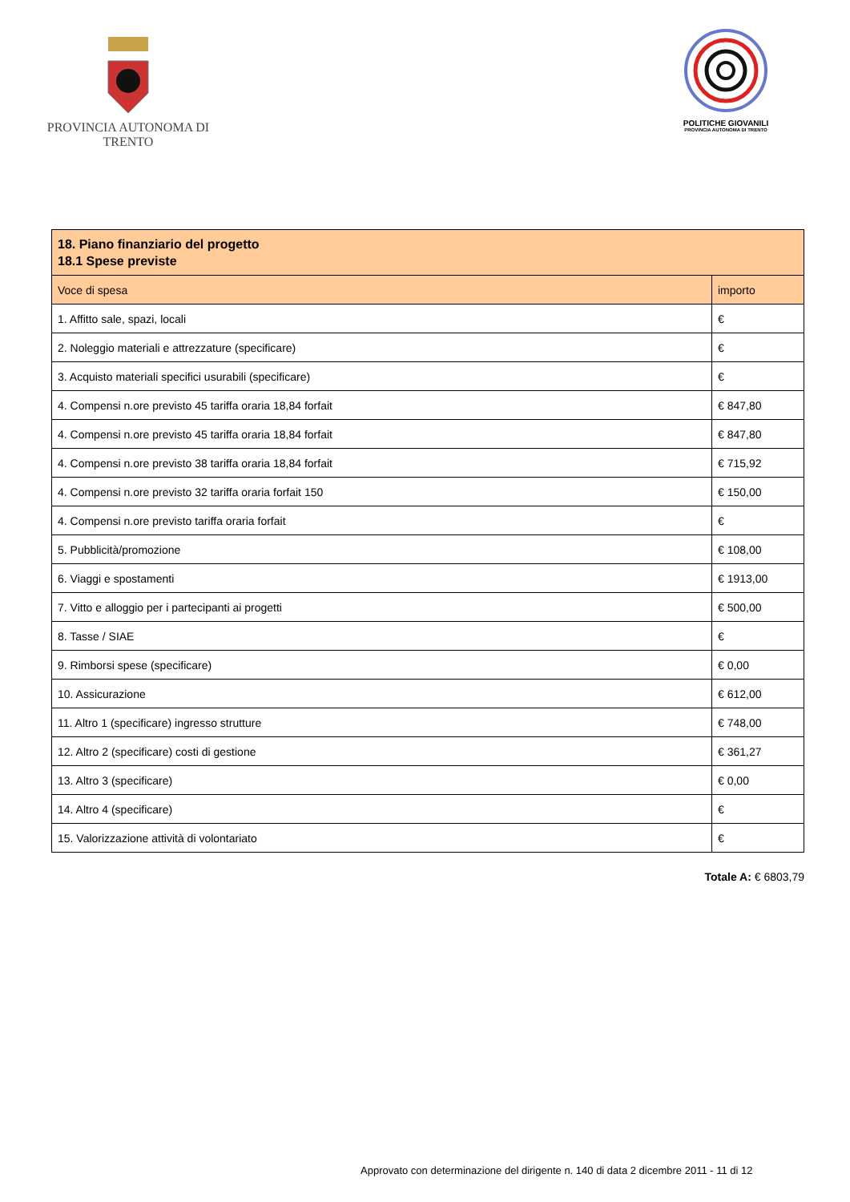PROVINCIA AUTONOMA DI TRENTO
POLITICHE GIOVANILI
PROVINCIA AUTONOMA DI TRENTO
| 18. Piano finanziario del progetto 18.1 Spese previste | |
| --- | --- |
| Voce di spesa | importo |
| 1. Affitto sale, spazi, locali | € |
| 2. Noleggio materiali e attrezzature (specificare) | € |
| 3. Acquisto materiali specifici usurabili (specificare) | € |
| 4. Compensi n.ore previsto 45 tariffa oraria 18,84 forfait | € 847,80 |
| 4. Compensi n.ore previsto 45 tariffa oraria 18,84 forfait | € 847,80 |
| 4. Compensi n.ore previsto 38 tariffa oraria 18,84 forfait | € 715,92 |
| 4. Compensi n.ore previsto 32 tariffa oraria forfait 150 | € 150,00 |
| 4. Compensi n.ore previsto tariffa oraria forfait | € |
| 5. Pubblicità/promozione | € 108,00 |
| 6. Viaggi e spostamenti | € 1913,00 |
| 7. Vitto e alloggio per i partecipanti ai progetti | € 500,00 |
| 8. Tasse / SIAE | € |
| 9. Rimborsi spese (specificare) | € 0,00 |
| 10. Assicurazione | € 612,00 |
| 11. Altro 1 (specificare) ingresso strutture | € 748,00 |
| 12. Altro 2 (specificare) costi di gestione | € 361,27 |
| 13. Altro 3 (specificare) | € 0,00 |
| 14. Altro 4 (specificare) | € |
| 15. Valorizzazione attività di volontariato | € |
Totale A: € 6803,79
Approvato con determinazione del dirigente n. 140 di data 2 dicembre 2011 - 11 di 12